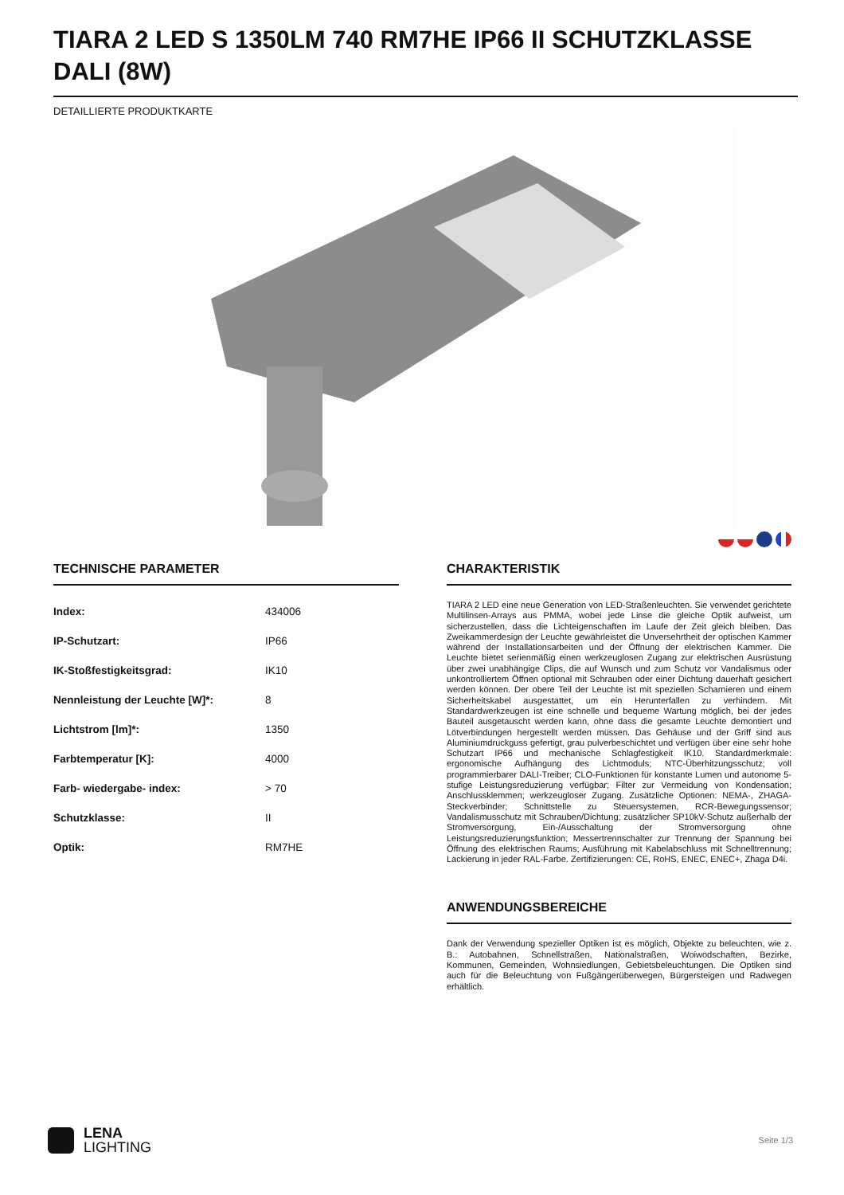TIARA 2 LED S 1350LM 740 RM7HE IP66 II SCHUTZKLASSE DALI (8W)
DETAILLIERTE PRODUKTKARTE
TECHNISCHE PARAMETER
| Index: | 434006 |
| IP-Schutzart: | IP66 |
| IK-Stoßfestigkeitsgrad: | IK10 |
| Nennleistung der Leuchte [W]*: | 8 |
| Lichtstrom [lm]*: | 1350 |
| Farbtemperatur [K]: | 4000 |
| Farb- wiedergabe- index: | > 70 |
| Schutzklasse: | II |
| Optik: | RM7HE |
CHARAKTERISTIK
TIARA 2 LED eine neue Generation von LED-Straßenleuchten. Sie verwendet gerichtete Multilinsen-Arrays aus PMMA, wobei jede Linse die gleiche Optik aufweist, um sicherzustellen, dass die Lichteigenschaften im Laufe der Zeit gleich bleiben. Das Zweikammerdesign der Leuchte gewährleistet die Unversehrtheit der optischen Kammer während der Installationsarbeiten und der Öffnung der elektrischen Kammer. Die Leuchte bietet serienmäßig einen werkzeuglosen Zugang zur elektrischen Ausrüstung über zwei unabhängige Clips, die auf Wunsch und zum Schutz vor Vandalismus oder unkontrolliertem Öffnen optional mit Schrauben oder einer Dichtung dauerhaft gesichert werden können. Der obere Teil der Leuchte ist mit speziellen Scharnieren und einem Sicherheitskabel ausgestattet, um ein Herunterfallen zu verhindern. Mit Standardwerkzeugen ist eine schnelle und bequeme Wartung möglich, bei der jedes Bauteil ausgetauscht werden kann, ohne dass die gesamte Leuchte demontiert und Lötverbindungen hergestellt werden müssen. Das Gehäuse und der Griff sind aus Aluminiumdruckguss gefertigt, grau pulverbeschichtet und verfügen über eine sehr hohe Schutzart IP66 und mechanische Schlagfestigkeit IK10. Standardmerkmale: ergonomische Aufhängung des Lichtmoduls; NTC-Überhitzungsschutz; voll programmierbarer DALI-Treiber; CLO-Funktionen für konstante Lumen und autonome 5-stufige Leistungsreduzierung verfügbar; Filter zur Vermeidung von Kondensation; Anschlussklemmen; werkzeugloser Zugang. Zusätzliche Optionen: NEMA-, ZHAGA-Steckverbinder; Schnittstelle zu Steuersystemen, RCR-Bewegungssensor; Vandalismusschutz mit Schrauben/Dichtung; zusätzlicher SP10kV-Schutz außerhalb der Stromversorgung, Ein-/Ausschaltung der Stromversorgung ohne Leistungsreduzierungsfunktion; Messertrennschalter zur Trennung der Spannung bei Öffnung des elektrischen Raums; Ausführung mit Kabelabschluss mit Schnelltrennung; Lackierung in jeder RAL-Farbe. Zertifizierungen: CE, RoHS, ENEC, ENEC+, Zhaga D4i.
ANWENDUNGSBEREICHE
Dank der Verwendung spezieller Optiken ist es möglich, Objekte zu beleuchten, wie z. B.: Autobahnen, Schnellstraßen, Nationalstraßen, Woiwodschaften, Bezirke, Kommunen, Gemeinden, Wohnsiedlungen, Gebietsbeleuchtungen. Die Optiken sind auch für die Beleuchtung von Fußgängerüberwegen, Bürgersteigen und Radwegen erhältlich.
LENA
LIGHTING
Seite 1/3